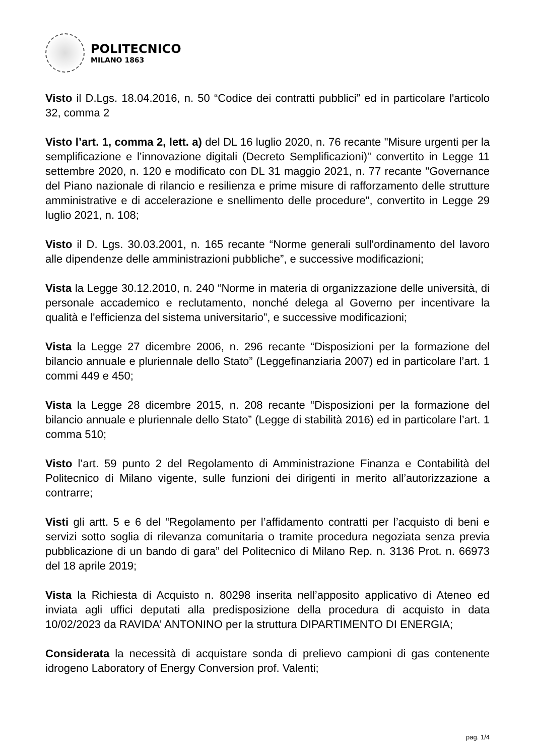POLITECNICO
MILANO 1863
Visto il D.Lgs. 18.04.2016, n. 50 “Codice dei contratti pubblici” ed in particolare l'articolo 32, comma 2
Visto l’art. 1, comma 2, lett. a) del DL 16 luglio 2020, n. 76 recante "Misure urgenti per la semplificazione e l’innovazione digitali (Decreto Semplificazioni)" convertito in Legge 11 settembre 2020, n. 120 e modificato con DL 31 maggio 2021, n. 77 recante "Governance del Piano nazionale di rilancio e resilienza e prime misure di rafforzamento delle strutture amministrative e di accelerazione e snellimento delle procedure", convertito in Legge 29 luglio 2021, n. 108;
Visto il D. Lgs. 30.03.2001, n. 165 recante “Norme generali sull'ordinamento del lavoro alle dipendenze delle amministrazioni pubbliche”, e successive modificazioni;
Vista la Legge 30.12.2010, n. 240 “Norme in materia di organizzazione delle università, di personale accademico e reclutamento, nonché delega al Governo per incentivare la qualità e l'efficienza del sistema universitario”, e successive modificazioni;
Vista la Legge 27 dicembre 2006, n. 296 recante “Disposizioni per la formazione del bilancio annuale e pluriennale dello Stato” (Leggefinanziaria 2007) ed in particolare l’art. 1 commi 449 e 450;
Vista la Legge 28 dicembre 2015, n. 208 recante “Disposizioni per la formazione del bilancio annuale e pluriennale dello Stato” (Legge di stabilità 2016) ed in particolare l’art. 1 comma 510;
Visto l’art. 59 punto 2 del Regolamento di Amministrazione Finanza e Contabilità del Politecnico di Milano vigente, sulle funzioni dei dirigenti in merito all’autorizzazione a contrarre;
Visti gli artt. 5 e 6 del “Regolamento per l’affidamento contratti per l’acquisto di beni e servizi sotto soglia di rilevanza comunitaria o tramite procedura negoziata senza previa pubblicazione di un bando di gara” del Politecnico di Milano Rep. n. 3136 Prot. n. 66973 del 18 aprile 2019;
Vista la Richiesta di Acquisto n. 80298 inserita nell’apposito applicativo di Ateneo ed inviata agli uffici deputati alla predisposizione della procedura di acquisto in data 10/02/2023 da RAVIDA' ANTONINO per la struttura DIPARTIMENTO DI ENERGIA;
Considerata la necessità di acquistare sonda di prelievo campioni di gas contenente idrogeno Laboratory of Energy Conversion prof. Valenti;
pag. 1/4